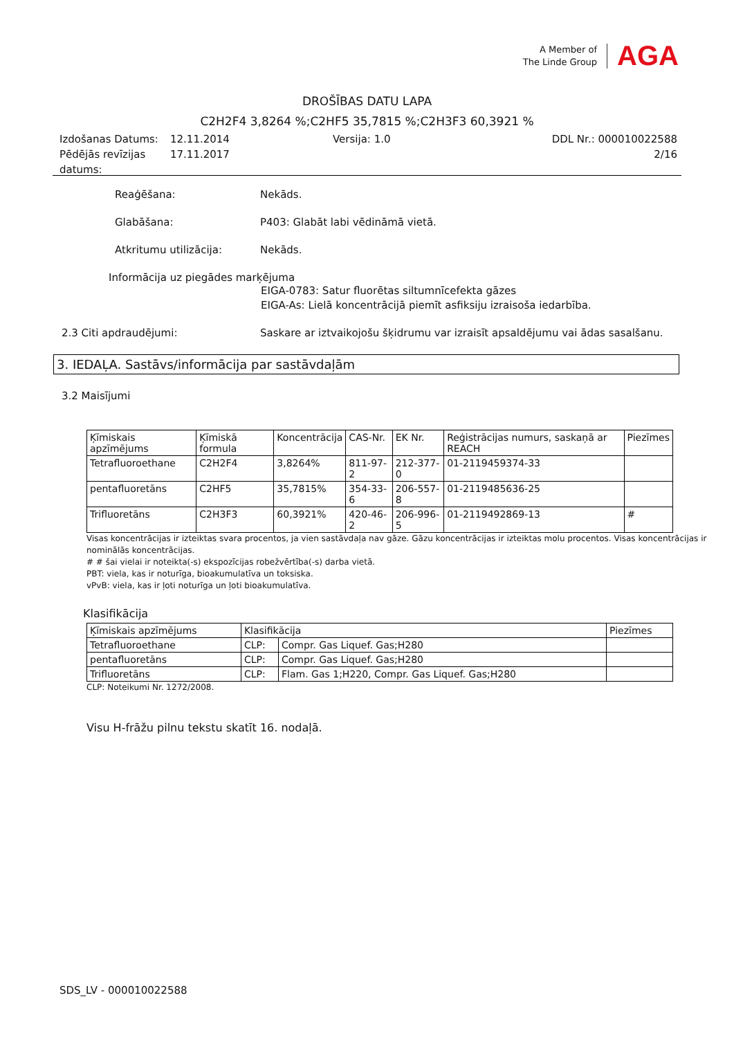A Member of
The Linde Group
AGA
DROŠĪBAS DATU LAPA
C2H2F4 3,8264 %;C2HF5 35,7815 %;C2H3F3 60,3921 %
Izdošanas Datums: 12.11.2014 Versija: 1.0 DDL Nr.: 000010022588
Pēdējās revīzijas datums: 17.11.2017 2/16
Reaģēšana: Nekāds.
Glabāšana: P403: Glabāt labi vēdināmā vietā.
Atkritumu utilizācija: Nekāds.
Informācija uz piegādes marķējuma
EIGA-0783: Satur fluorētas siltumnīcefekta gāzes
EIGA-As: Lielā koncentrācijā piemīt asfiksiju izraisoša iedarbība.
2.3 Citi apdraudējumi: Saskare ar iztvaikojošu šķidrumu var izraisīt apsaldējumu vai ādas sasalšanu.
3. IEDAĻA. Sastāvs/informācija par sastāvdaļām
3.2 Maisījumi
| Ķīmiskais apzīmējums | Ķīmiskā formula | Koncentrācija | CAS-Nr. | EK Nr. | Reģistrācijas numurs, saskaņā ar REACH | Piezīmes |
| --- | --- | --- | --- | --- | --- | --- |
| Tetrafluoroethane | C2H2F4 | 3,8264% | 811-97-2 | 212-377-0 | 01-2119459374-33 | |
| pentafluoretāns | C2HF5 | 35,7815% | 354-33-6 | 206-557-8 | 01-2119485636-25 | |
| Trifluoretāns | C2H3F3 | 60,3921% | 420-46-2 | 206-996-5 | 01-2119492869-13 | # |
Visas koncentrācijas ir izteiktas svara procentos, ja vien sastāvdaļa nav gāze. Gāzu koncentrācijas ir izteiktas molu procentos. Visas koncentrācijas ir nominālās koncentrācijas.
# # šai vielai ir noteikta(-s) ekspozīcijas robežvērtība(-s) darba vietā.
PBT: viela, kas ir noturīga, bioakumulatīva un toksiska.
vPvB: viela, kas ir ļoti noturīga un ļoti bioakumulatīva.
Klasifikācija
| Ķīmiskais apzīmējums | Klasifikācija | | Piezīmes |
| --- | --- | --- | --- |
| Tetrafluoroethane | CLP: | Compr. Gas Liquef. Gas;H280 | |
| pentafluoretāns | CLP: | Compr. Gas Liquef. Gas;H280 | |
| Trifluoretāns | CLP: | Flam. Gas 1;H220, Compr. Gas Liquef. Gas;H280 | |
CLP: Noteikumi Nr. 1272/2008.
Visu H-frāžu pilnu tekstu skatīt 16. nodaļā.
SDS_LV - 000010022588